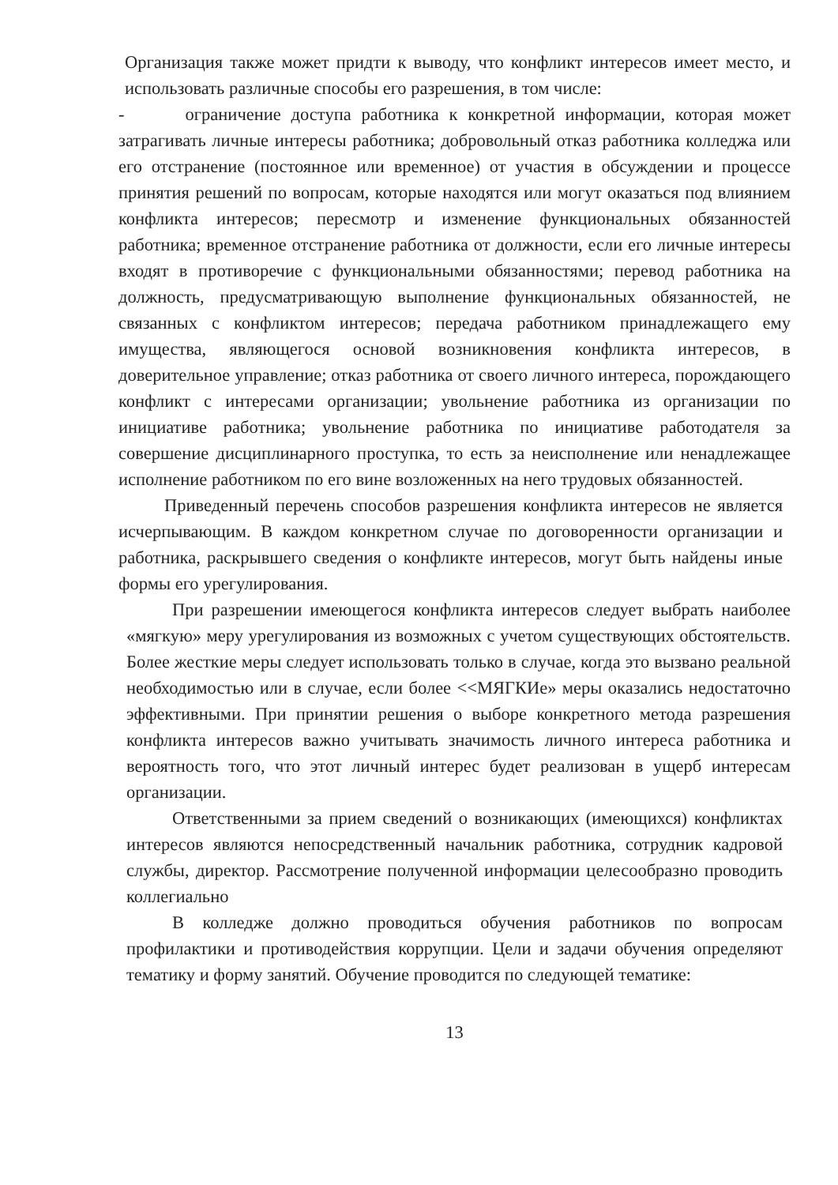Организация также может придти к выводу, что конфликт интересов имеет место, и использовать различные способы его разрешения, в том числе:
- ограничение доступа работника к конкретной информации, которая может затрагивать личные интересы работника; добровольный отказ работника колледжа или его отстранение (постоянное или временное) от участия в обсуждении и процессе принятия решений по вопросам, которые находятся или могут оказаться под влиянием конфликта интересов; пересмотр и изменение функциональных обязанностей работника; временное отстранение работника от должности, если его личные интересы входят в противоречие с функциональными обязанностями; перевод работника на должность, предусматривающую выполнение функциональных обязанностей, не связанных с конфликтом интересов; передача работником принадлежащего ему имущества, являющегося основой возникновения конфликта интересов, в доверительное управление; отказ работника от своего личного интереса, порождающего конфликт с интересами организации; увольнение работника из организации по инициативе работника; увольнение работника по инициативе работодателя за совершение дисциплинарного проступка, то есть за неисполнение или ненадлежащее исполнение работником по его вине возложенных на него трудовых обязанностей.
Приведенный перечень способов разрешения конфликта интересов не является исчерпывающим. В каждом конкретном случае по договоренности организации и работника, раскрывшего сведения о конфликте интересов, могут быть найдены иные формы его урегулирования.
При разрешении имеющегося конфликта интересов следует выбрать наиболее «мягкую» меру урегулирования из возможных с учетом существующих обстоятельств. Более жесткие меры следует использовать только в случае, когда это вызвано реальной необходимостью или в случае, если более <<МЯГКИе» меры оказались недостаточно эффективными. При принятии решения о выборе конкретного метода разрешения конфликта интересов важно учитывать значимость личного интереса работника и вероятность того, что этот личный интерес будет реализован в ущерб интересам организации.
Ответственными за прием сведений о возникающих (имеющихся) конфликтах интересов являются непосредственный начальник работника, сотрудник кадровой службы, директор. Рассмотрение полученной информации целесообразно проводить коллегиально
В колледже должно проводиться обучения работников по вопросам профилактики и противодействия коррупции. Цели и задачи обучения определяют тематику и форму занятий. Обучение проводится по следующей тематике:
13